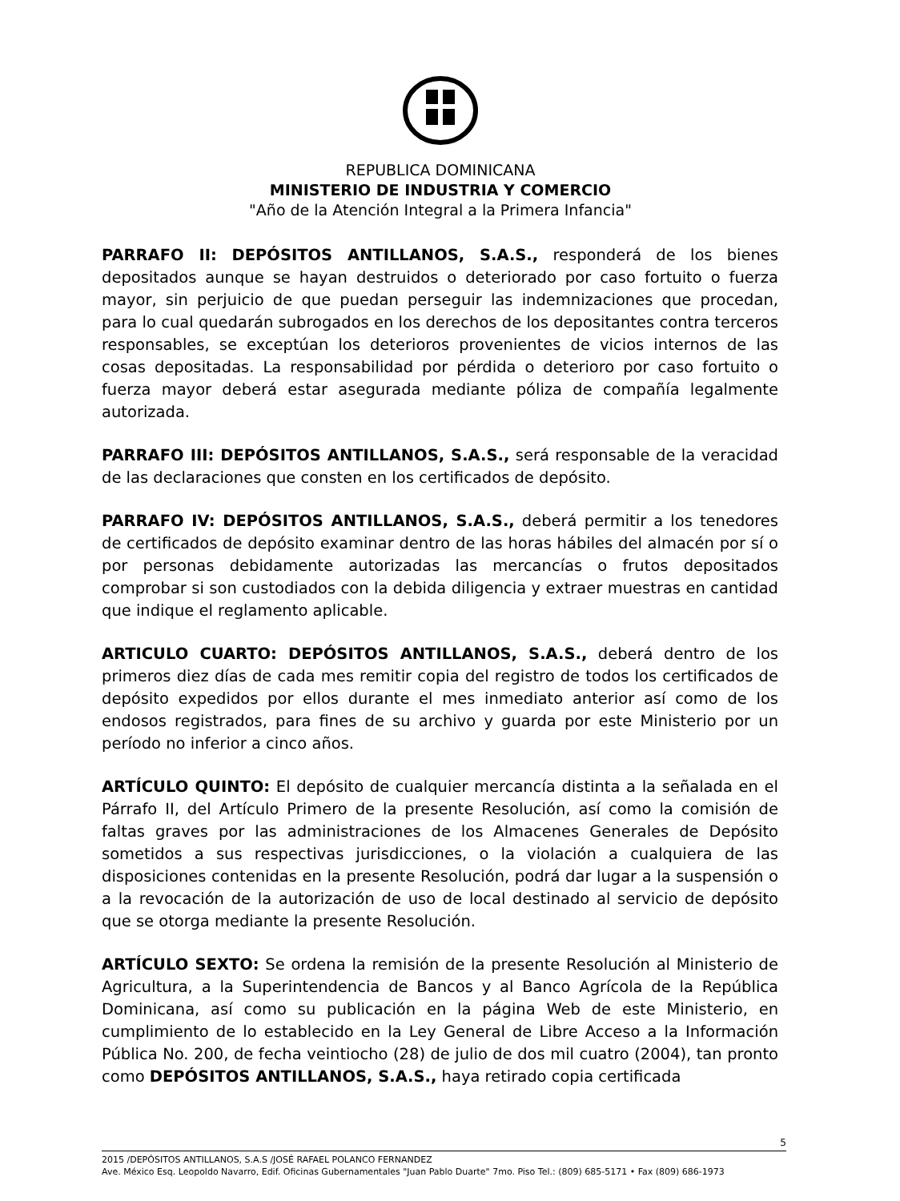REPUBLICA DOMINICANA
MINISTERIO DE INDUSTRIA Y COMERCIO
"Año de la Atención Integral a la Primera Infancia"
PARRAFO II: DEPÓSITOS ANTILLANOS, S.A.S., responderá de los bienes depositados aunque se hayan destruidos o deteriorado por caso fortuito o fuerza mayor, sin perjuicio de que puedan perseguir las indemnizaciones que procedan, para lo cual quedarán subrogados en los derechos de los depositantes contra terceros responsables, se exceptúan los deterioros provenientes de vicios internos de las cosas depositadas. La responsabilidad por pérdida o deterioro por caso fortuito o fuerza mayor deberá estar asegurada mediante póliza de compañía legalmente autorizada.
PARRAFO III: DEPÓSITOS ANTILLANOS, S.A.S., será responsable de la veracidad de las declaraciones que consten en los certificados de depósito.
PARRAFO IV: DEPÓSITOS ANTILLANOS, S.A.S., deberá permitir a los tenedores de certificados de depósito examinar dentro de las horas hábiles del almacén por sí o por personas debidamente autorizadas las mercancías o frutos depositados comprobar si son custodiados con la debida diligencia y extraer muestras en cantidad que indique el reglamento aplicable.
ARTICULO CUARTO: DEPÓSITOS ANTILLANOS, S.A.S., deberá dentro de los primeros diez días de cada mes remitir copia del registro de todos los certificados de depósito expedidos por ellos durante el mes inmediato anterior así como de los endosos registrados, para fines de su archivo y guarda por este Ministerio por un período no inferior a cinco años.
ARTÍCULO QUINTO: El depósito de cualquier mercancía distinta a la señalada en el Párrafo II, del Artículo Primero de la presente Resolución, así como la comisión de faltas graves por las administraciones de los Almacenes Generales de Depósito sometidos a sus respectivas jurisdicciones, o la violación a cualquiera de las disposiciones contenidas en la presente Resolución, podrá dar lugar a la suspensión o a la revocación de la autorización de uso de local destinado al servicio de depósito que se otorga mediante la presente Resolución.
ARTÍCULO SEXTO: Se ordena la remisión de la presente Resolución al Ministerio de Agricultura, a la Superintendencia de Bancos y al Banco Agrícola de la República Dominicana, así como su publicación en la página Web de este Ministerio, en cumplimiento de lo establecido en la Ley General de Libre Acceso a la Información Pública No. 200, de fecha veintiocho (28) de julio de dos mil cuatro (2004), tan pronto como DEPÓSITOS ANTILLANOS, S.A.S., haya retirado copia certificada
5
2015 /DEPÓSITOS ANTILLANOS, S.A.S /JOSÉ RAFAEL POLANCO FERNANDEZ
Ave. México Esq. Leopoldo Navarro, Edif. Oficinas Gubernamentales "Juan Pablo Duarte" 7mo. Piso Tel.: (809) 685-5171 • Fax (809) 686-1973